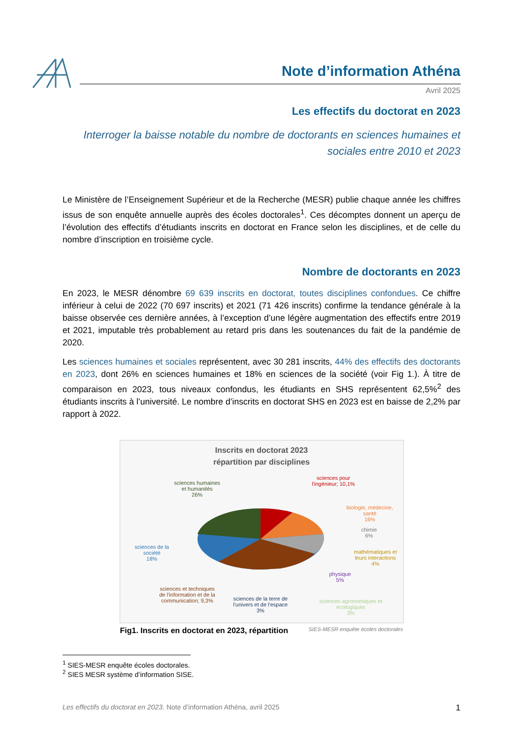Note d’information Athéna
Avril 2025
Les effectifs du doctorat en 2023
Interroger la baisse notable du nombre de doctorants en sciences humaines et sociales entre 2010 et 2023
Le Ministère de l’Enseignement Supérieur et de la Recherche (MESR) publie chaque année les chiffres issus de son enquête annuelle auprès des écoles doctorales<sup>1</sup>. Ces décomptes donnent un aperçu de l’évolution des effectifs d’étudiants inscrits en doctorat en France selon les disciplines, et de celle du nombre d’inscription en troisième cycle.
Nombre de doctorants en 2023
En 2023, le MESR dénombre 69 639 inscrits en doctorat, toutes disciplines confondues. Ce chiffre inférieur à celui de 2022 (70 697 inscrits) et 2021 (71 426 inscrits) confirme la tendance générale à la baisse observée ces dernière années, à l’exception d’une légère augmentation des effectifs entre 2019 et 2021, imputable très probablement au retard pris dans les soutenances du fait de la pandémie de 2020.
Les sciences humaines et sociales représentent, avec 30 281 inscrits, 44% des effectifs des doctorants en 2023, dont 26% en sciences humaines et 18% en sciences de la société (voir Fig 1.). À titre de comparaison en 2023, tous niveaux confondus, les étudiants en SHS représentent 62,5%<sup>2</sup> des étudiants inscrits à l’université. Le nombre d’inscrits en doctorat SHS en 2023 est en baisse de 2,2% par rapport à 2022.
Inscrits en doctorat 2023
répartition par disciplines
sciences humaines
et humanités
26%
sciences pour
l'ingénieur; 10,1%
biologie, médecine,
santé
16%
chimie
6%
mathématiques et
leurs interactions
4%
physique
5%
sciences de la
société
18%
sciences et techniques
de l'information et de la
communication; 9,3%
sciences de la terre de
l'univers et de l'espace
3%
sciences agronomiques et
écologiques
3%
Fig1. Inscrits en doctorat en 2023, répartition SIES-MESR enquête écoles doctorales
<sup>1</sup> SIES-MESR enquête écoles doctorales.
<sup>2</sup> SIES MESR système d’information SISE.
Les effectifs du doctorat en 2023. Note d’information Athéna, avril 2025 1